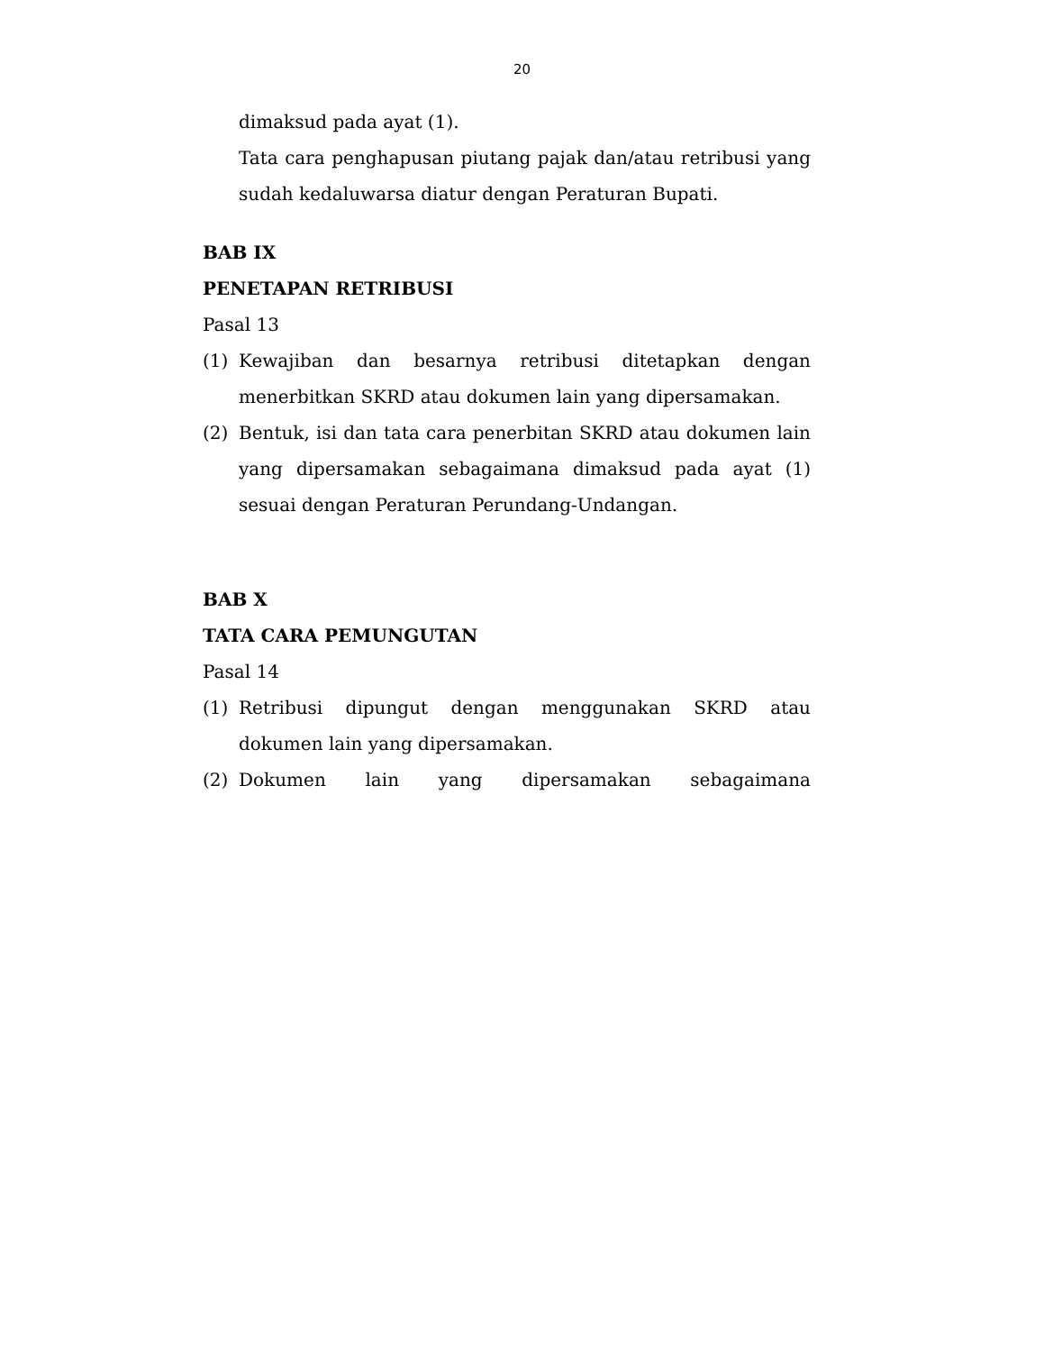20
dimaksud pada ayat (1).
Tata cara penghapusan piutang pajak dan/atau retribusi yang sudah kedaluwarsa diatur dengan Peraturan Bupati.
BAB IX
PENETAPAN RETRIBUSI
Pasal 13
(1) Kewajiban dan besarnya retribusi ditetapkan dengan menerbitkan SKRD atau dokumen lain yang dipersamakan.
(2) Bentuk, isi dan tata cara penerbitan SKRD atau dokumen lain yang dipersamakan sebagaimana dimaksud pada ayat (1) sesuai dengan Peraturan Perundang-Undangan.
BAB X
TATA CARA PEMUNGUTAN
Pasal 14
(1) Retribusi dipungut dengan menggunakan SKRD atau dokumen lain yang dipersamakan.
(2) Dokumen lain yang dipersamakan sebagaimana